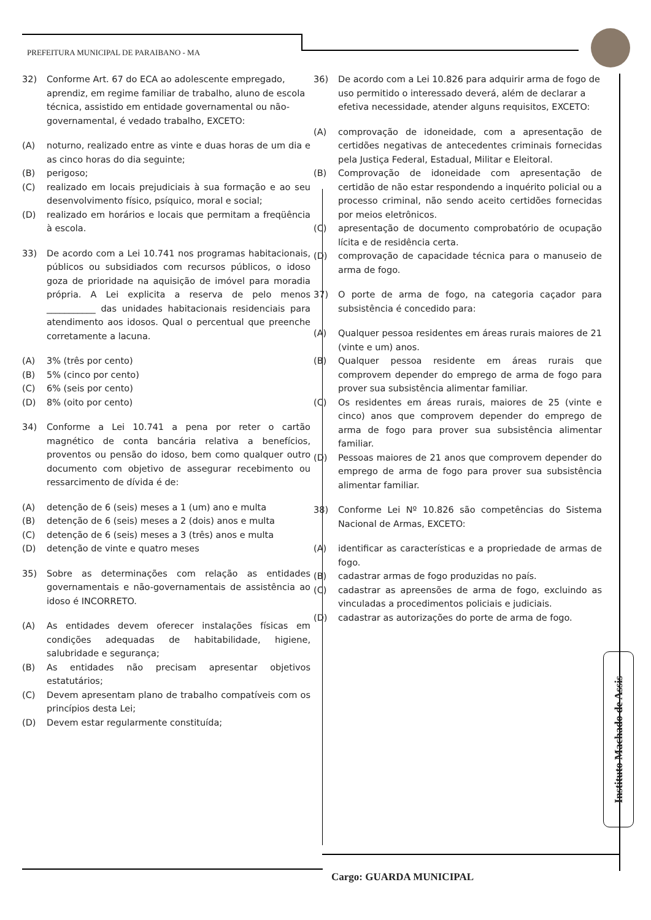PREFEITURA MUNICIPAL DE PARAIBANO - MA
32) Conforme Art. 67 do ECA ao adolescente empregado, aprendiz, em regime familiar de trabalho, aluno de escola técnica, assistido em entidade governamental ou não-governamental, é vedado trabalho, EXCETO:
(A) noturno, realizado entre as vinte e duas horas de um dia e as cinco horas do dia seguinte;
(B) perigoso;
(C) realizado em locais prejudiciais à sua formação e ao seu desenvolvimento físico, psíquico, moral e social;
(D) realizado em horários e locais que permitam a freqüência à escola.
33) De acordo com a Lei 10.741 nos programas habitacionais, públicos ou subsidiados com recursos públicos, o idoso goza de prioridade na aquisição de imóvel para moradia própria. A Lei explicita a reserva de pelo menos ___________ das unidades habitacionais residenciais para atendimento aos idosos. Qual o percentual que preenche corretamente a lacuna.
(A) 3% (três por cento)
(B) 5% (cinco por cento)
(C) 6% (seis por cento)
(D) 8% (oito por cento)
34) Conforme a Lei 10.741 a pena por reter o cartão magnético de conta bancária relativa a benefícios, proventos ou pensão do idoso, bem como qualquer outro documento com objetivo de assegurar recebimento ou ressarcimento de dívida é de:
(A) detenção de 6 (seis) meses a 1 (um) ano e multa
(B) detenção de 6 (seis) meses a 2 (dois) anos e multa
(C) detenção de 6 (seis) meses a 3 (três) anos e multa
(D) detenção de vinte e quatro meses
35) Sobre as determinações com relação as entidades governamentais e não-governamentais de assistência ao idoso é INCORRETO.
(A) As entidades devem oferecer instalações físicas em condições adequadas de habitabilidade, higiene, salubridade e segurança;
(B) As entidades não precisam apresentar objetivos estatutários;
(C) Devem apresentam plano de trabalho compatíveis com os princípios desta Lei;
(D) Devem estar regularmente constituída;
36) De acordo com a Lei 10.826 para adquirir arma de fogo de uso permitido o interessado deverá, além de declarar a efetiva necessidade, atender alguns requisitos, EXCETO:
(A) comprovação de idoneidade, com a apresentação de certidões negativas de antecedentes criminais fornecidas pela Justiça Federal, Estadual, Militar e Eleitoral.
(B) Comprovação de idoneidade com apresentação de certidão de não estar respondendo a inquérito policial ou a processo criminal, não sendo aceito certidões fornecidas por meios eletrônicos.
(C) apresentação de documento comprobatório de ocupação lícita e de residência certa.
(D) comprovação de capacidade técnica para o manuseio de arma de fogo.
37) O porte de arma de fogo, na categoria caçador para subsistência é concedido para:
(A) Qualquer pessoa residentes em áreas rurais maiores de 21 (vinte e um) anos.
(B) Qualquer pessoa residente em áreas rurais que comprovem depender do emprego de arma de fogo para prover sua subsistência alimentar familiar.
(C) Os residentes em áreas rurais, maiores de 25 (vinte e cinco) anos que comprovem depender do emprego de arma de fogo para prover sua subsistência alimentar familiar.
(D) Pessoas maiores de 21 anos que comprovem depender do emprego de arma de fogo para prover sua subsistência alimentar familiar.
38) Conforme Lei Nº 10.826 são competências do Sistema Nacional de Armas, EXCETO:
(A) identificar as características e a propriedade de armas de fogo.
(B) cadastrar armas de fogo produzidas no país.
(C) cadastrar as apreensões de arma de fogo, excluindo as vinculadas a procedimentos policiais e judiciais.
(D) cadastrar as autorizações do porte de arma de fogo.
Instituto Machado de Assis
Cargo: GUARDA MUNICIPAL